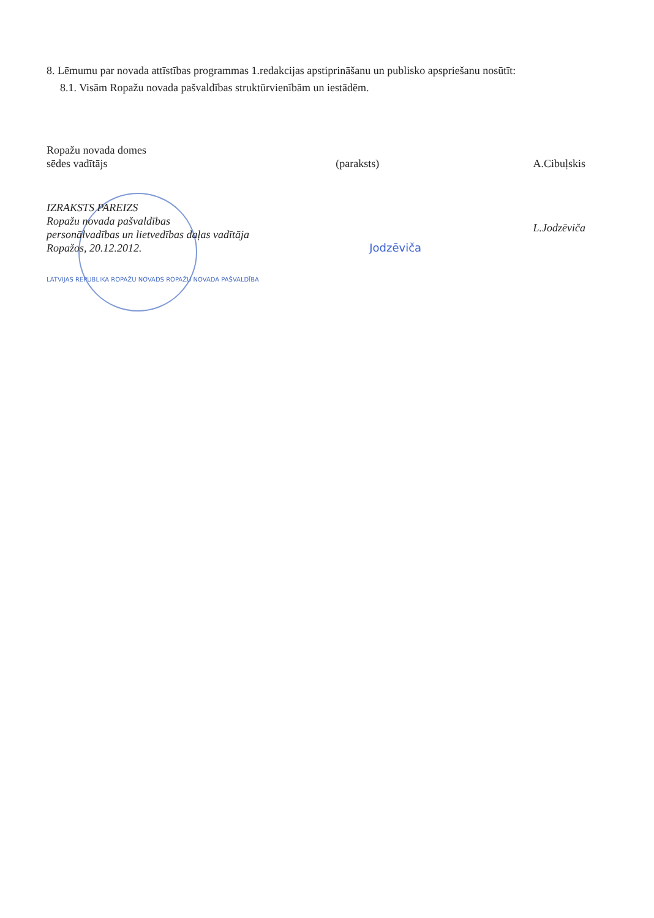8. Lēmumu par novada attīstības programmas 1.redakcijas apstiprināšanu un publisko apspriešanu nosūtīt:
8.1. Visām Ropažu novada pašvaldības struktūrvienībām un iestādēm.
Ropažu novada domes
sēdes vadītājs
(paraksts)
A.Cibuļskis
IZRAKSTS PAREIZS
Ropažu novada pašvaldības
personālvadības un lietvedības daļas vadītāja
Ropažos, 20.12.2012.
Jodzēviča
L.Jodzēviča
LATVIJAS REPUBLIKA ROPAŽU NOVADS ROPAŽU NOVADA PAŠVALDĪBA